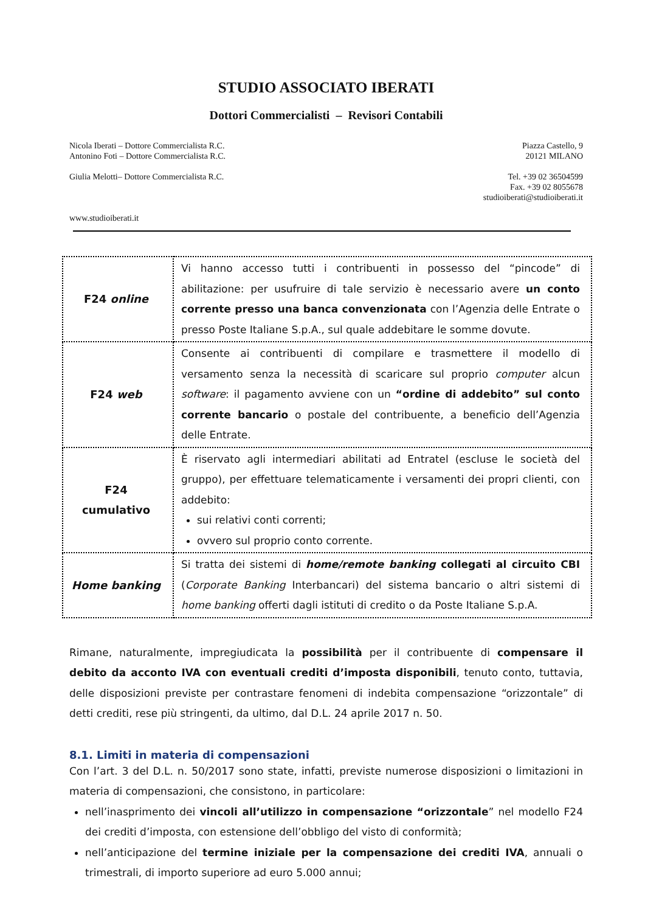STUDIO ASSOCIATO IBERATI
Dottori Commercialisti – Revisori Contabili
Nicola Iberati – Dottore Commercialista R.C.
Antonino Foti – Dottore Commercialista R.C.
Giulia Melotti– Dottore Commercialista R.C.
www.studioiberati.it
Piazza Castello, 9
20121 MILANO
Tel. +39 02 36504599
Fax. +39 02 8055678
studioiberati@studioiberati.it
| F24 online | Vi hanno accesso tutti i contribuenti in possesso del “pincode” di abilitazione: per usufruire di tale servizio è necessario avere un conto corrente presso una banca convenzionata con l’Agenzia delle Entrate o presso Poste Italiane S.p.A., sul quale addebitare le somme dovute. |
| F24 web | Consente ai contribuenti di compilare e trasmettere il modello di versamento senza la necessità di scaricare sul proprio computer alcun software : il pagamento avviene con un “ordine di addebito” sul conto corrente bancario o postale del contribuente, a beneficio dell’Agenzia delle Entrate. |
| F24 cumulativo | È riservato agli intermediari abilitati ad Entratel (escluse le società del gruppo), per effettuare telematicamente i versamenti dei propri clienti, con addebito: sui relativi conti correnti; ovvero sul proprio conto corrente. |
| Home banking | Si tratta dei sistemi di home/remote banking collegati al circuito CBI ( Corporate Banking Interbancari) del sistema bancario o altri sistemi di home banking offerti dagli istituti di credito o da Poste Italiane S.p.A. |
Rimane, naturalmente, impregiudicata la possibilità per il contribuente di compensare il debito da acconto IVA con eventuali crediti d’imposta disponibili, tenuto conto, tuttavia, delle disposizioni previste per contrastare fenomeni di indebita compensazione “orizzontale” di detti crediti, rese più stringenti, da ultimo, dal D.L. 24 aprile 2017 n. 50.
8.1. Limiti in materia di compensazioni
Con l’art. 3 del D.L. n. 50/2017 sono state, infatti, previste numerose disposizioni o limitazioni in materia di compensazioni, che consistono, in particolare:
nell’inasprimento dei vincoli all’utilizzo in compensazione “orizzontale” nel modello F24 dei crediti d’imposta, con estensione dell’obbligo del visto di conformità;
nell’anticipazione del termine iniziale per la compensazione dei crediti IVA, annuali o trimestrali, di importo superiore ad euro 5.000 annui;